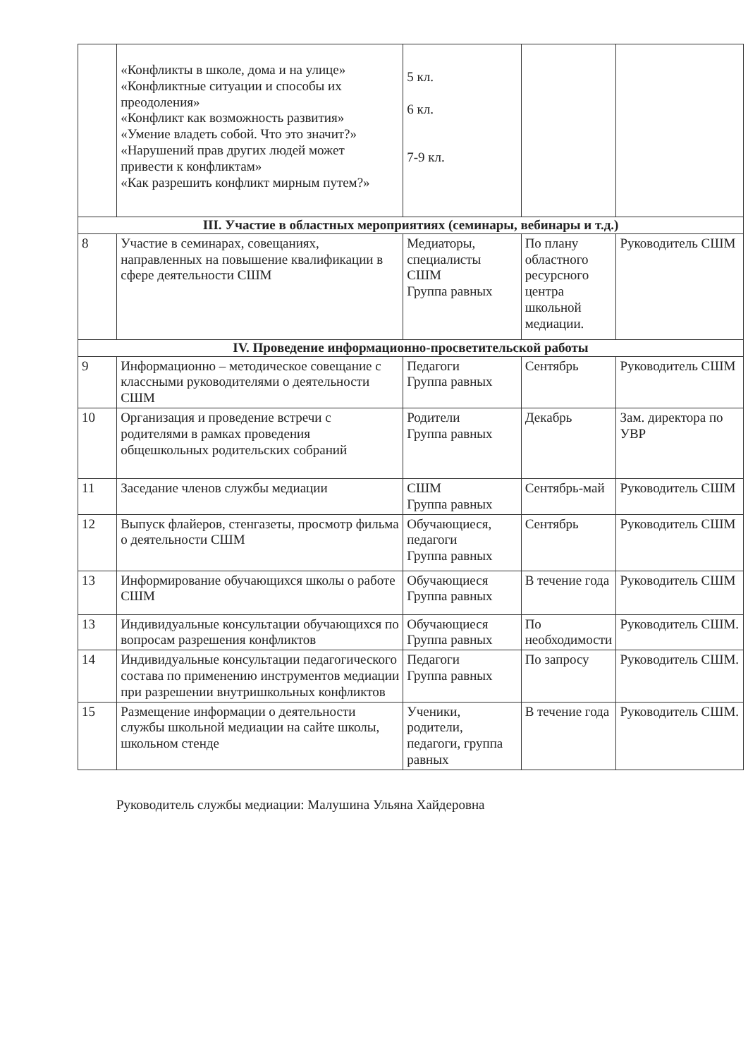| | «Конфликты в школе, дома и на улице» «Конфликтные ситуации и способы их преодоления» «Конфликт как возможность развития» «Умение владеть собой. Что это значит?» «Нарушений прав других людей может привести к конфликтам» «Как разрешить конфликт мирным путем?» | 5 кл. 6 кл. 7-9 кл. | | |
| III. Участие в областных мероприятиях (семинары, вебинары и т.д.) | | | | |
| 8 | Участие в семинарах, совещаниях, направленных на повышение квалификации в сфере деятельности СШМ | Медиаторы, специалисты СШМ Группа равных | По плану областного ресурсного центра школьной медиации. | Руководитель СШМ |
| IV. Проведение информационно-просветительской работы | | | | |
| 9 | Информационно – методическое совещание с классными руководителями о деятельности СШМ | Педагоги Группа равных | Сентябрь | Руководитель СШМ |
| 10 | Организация и проведение встречи с родителями в рамках проведения общешкольных родительских собраний | Родители Группа равных | Декабрь | Зам. директора по УВР |
| 11 | Заседание членов службы медиации | СШМ Группа равных | Сентябрь-май | Руководитель СШМ |
| 12 | Выпуск флайеров, стенгазеты, просмотр фильма о деятельности СШМ | Обучающиеся, педагоги Группа равных | Сентябрь | Руководитель СШМ |
| 13 | Информирование обучающихся школы о работе СШМ | Обучающиеся Группа равных | В течение года | Руководитель СШМ |
| 13 | Индивидуальные консультации обучающихся по вопросам разрешения конфликтов | Обучающиеся Группа равных | По необходимости | Руководитель СШМ. |
| 14 | Индивидуальные консультации педагогического состава по применению инструментов медиации при разрешении внутришкольных конфликтов | Педагоги Группа равных | По запросу | Руководитель СШМ. |
| 15 | Размещение информации о деятельности службы школьной медиации на сайте школы, школьном стенде | Ученики, родители, педагоги, группа равных | В течение года | Руководитель СШМ. |
Руководитель службы медиации: Малушина Ульяна Хайдеровна